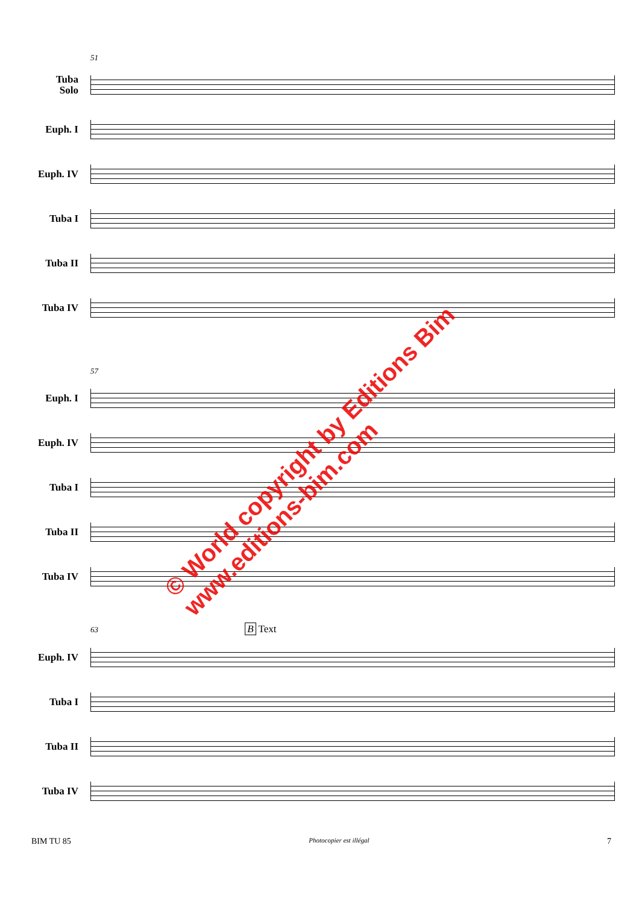51
Tuba
Solo
Euph. I
Euph. IV
Tuba I
Tuba II
Tuba IV
57
Euph. I
Euph. IV
Tuba I
Tuba II
Tuba IV
63 B Text
Euph. IV
Tuba I
Tuba II
Tuba IV
© World copyright by Editions Bim
www.editions-bim.com
BIM TU 85 Photocopier est illégal 7